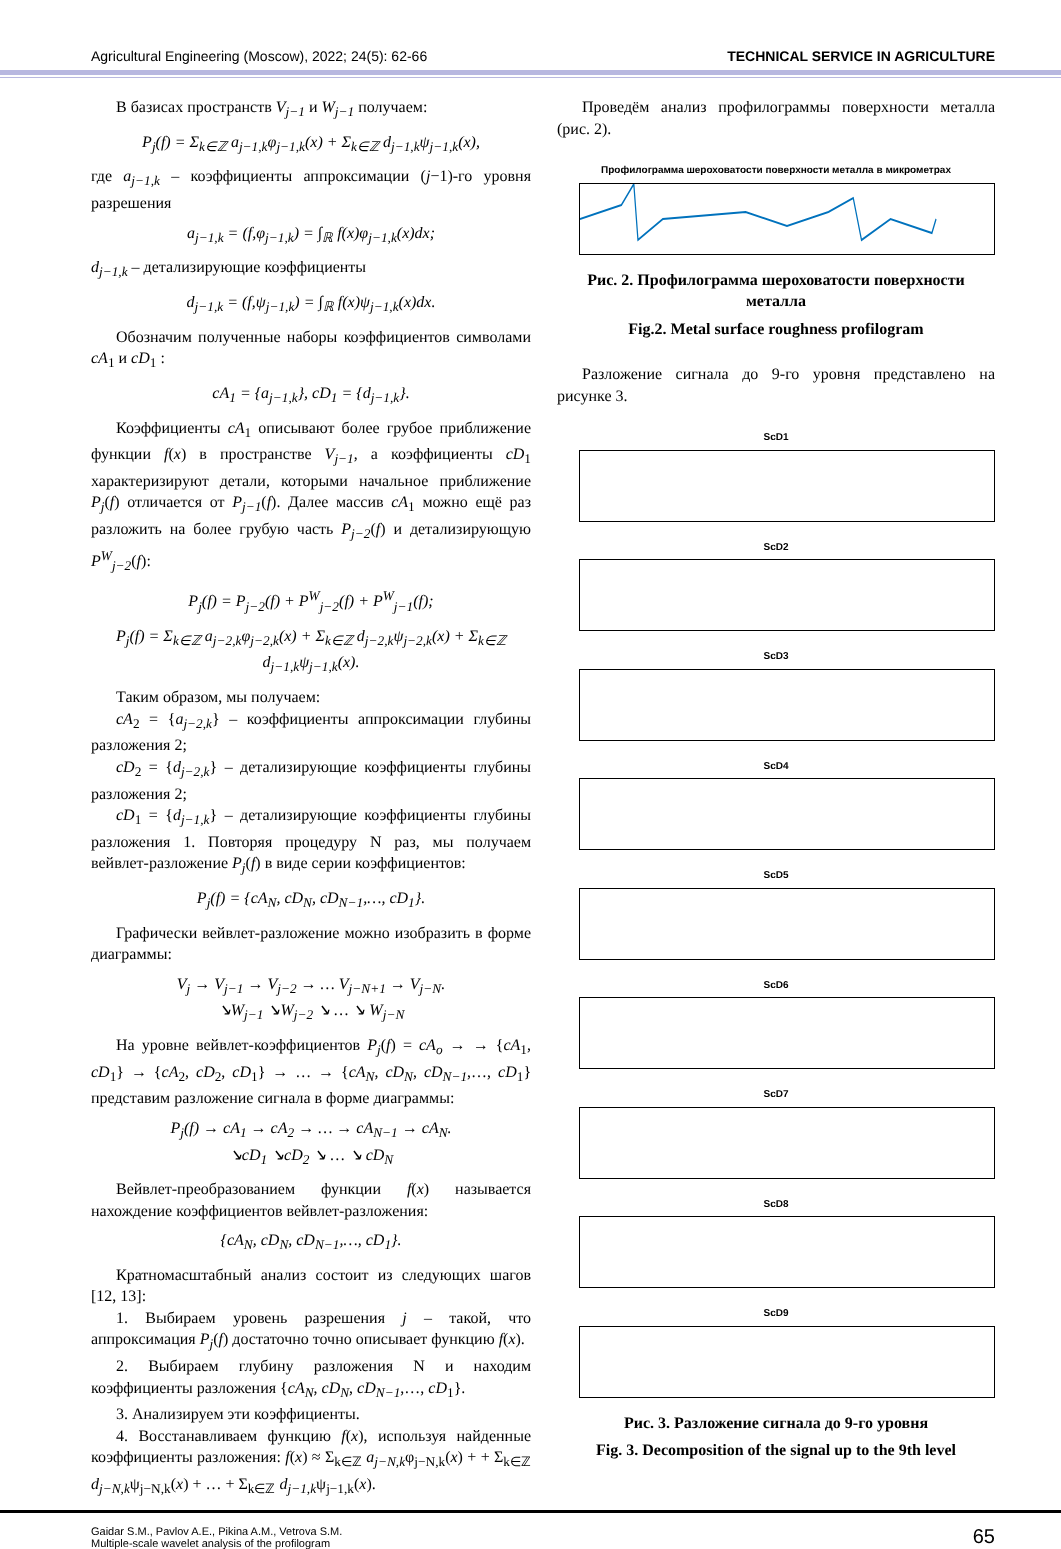Agricultural Engineering (Moscow), 2022; 24(5): 62-66 TECHNICAL SERVICE IN AGRICULTURE
В базисах пространств V<sub>j−1</sub> и W<sub>j−1</sub> получаем:
P<sub>j</sub>(f) = Σ<sub>k∈ℤ</sub> a<sub>j−1,k</sub>φ<sub>j−1,k</sub>(x) + Σ<sub>k∈ℤ</sub> d<sub>j−1,k</sub>ψ<sub>j−1,k</sub>(x),
где a<sub>j−1,k</sub> – коэффициенты аппроксимации (j−1)-го уровня разрешения
a<sub>j−1,k</sub> = (f,φ<sub>j−1,k</sub>) = ∫<sub>ℝ</sub> f(x)φ<sub>j−1,k</sub>(x)dx;
d<sub>j−1,k</sub> – детализирующие коэффициенты
d<sub>j−1,k</sub> = (f,ψ<sub>j−1,k</sub>) = ∫<sub>ℝ</sub> f(x)ψ<sub>j−1,k</sub>(x)dx.
Обозначим полученные наборы коэффициентов символами cA<sub>1</sub> и cD<sub>1</sub> :
cA<sub>1</sub> = {a<sub>j−1,k</sub>}, cD<sub>1</sub> = {d<sub>j−1,k</sub>}.
Коэффициенты cA<sub>1</sub> описывают более грубое приближение функции f(x) в пространстве V<sub>j−1</sub>, а коэффициенты cD<sub>1</sub> характеризируют детали, которыми начальное приближение P<sub>j</sub>(f) отличается от P<sub>j−1</sub>(f). Далее массив cA<sub>1</sub> можно ещё раз разложить на более грубую часть P<sub>j−2</sub>(f) и детализирующую P<sup>W</sup><sub>j−2</sub>(f):
P<sub>j</sub>(f) = P<sub>j−2</sub>(f) + P<sup>W</sup><sub>j−2</sub>(f) + P<sup>W</sup><sub>j−1</sub>(f);
P<sub>j</sub>(f) = Σ<sub>k∈ℤ</sub> a<sub>j−2,k</sub>φ<sub>j−2,k</sub>(x) + Σ<sub>k∈ℤ</sub> d<sub>j−2,k</sub>ψ<sub>j−2,k</sub>(x) + Σ<sub>k∈ℤ</sub> d<sub>j−1,k</sub>ψ<sub>j−1,k</sub>(x).
Таким образом, мы получаем:
cA<sub>2</sub> = {a<sub>j−2,k</sub>} – коэффициенты аппроксимации глубины разложения 2;
cD<sub>2</sub> = {d<sub>j−2,k</sub>} – детализирующие коэффициенты глубины разложения 2;
cD<sub>1</sub> = {d<sub>j−1,k</sub>} – детализирующие коэффициенты глубины разложения 1. Повторяя процедуру N раз, мы получаем вейвлет-разложение P<sub>j</sub>(f) в виде серии коэффициентов:
P<sub>j</sub>(f) = {cA<sub>N</sub>, cD<sub>N</sub>, cD<sub>N−1</sub>,…, cD<sub>1</sub>}.
Графически вейвлет-разложение можно изобразить в форме диаграммы:
V<sub>j</sub> → V<sub>j−1</sub> → V<sub>j−2</sub> → … V<sub>j−N+1</sub> → V<sub>j−N</sub>.
↘W<sub>j−1</sub> ↘W<sub>j−2</sub> ↘ … ↘ W<sub>j−N</sub>
На уровне вейвлет-коэффициентов P<sub>j</sub>(f) = cA<sub>o</sub> → → {cA<sub>1</sub>, cD<sub>1</sub>} → {cA<sub>2</sub>, cD<sub>2</sub>, cD<sub>1</sub>} → … → {cA<sub>N</sub>, cD<sub>N</sub>, cD<sub>N−1</sub>,…, cD<sub>1</sub>} представим разложение сигнала в форме диаграммы:
P<sub>j</sub>(f) → cA<sub>1</sub> → cA<sub>2</sub> → … → cA<sub>N−1</sub> → cA<sub>N</sub>.
↘cD<sub>1</sub> ↘cD<sub>2</sub> ↘ … ↘ cD<sub>N</sub>
Вейвлет-преобразованием функции f(x) называется нахождение коэффициентов вейвлет-разложения:
{cA<sub>N</sub>, cD<sub>N</sub>, cD<sub>N−1</sub>,…, cD<sub>1</sub>}.
Кратномасштабный анализ состоит из следующих шагов [12, 13]:
1. Выбираем уровень разрешения j – такой, что аппроксимация P<sub>j</sub>(f) достаточно точно описывает функцию f(x).
2. Выбираем глубину разложения N и находим коэффициенты разложения {cA<sub>N</sub>, cD<sub>N</sub>, cD<sub>N−1</sub>,…, cD<sub>1</sub>}.
3. Анализируем эти коэффициенты.
4. Восстанавливаем функцию f(x), используя найденные коэффициенты разложения: f(x) ≈ Σ<sub>k∈ℤ</sub> a<sub>j−N,k</sub>φ<sub>j−N,k</sub>(x) + + Σ<sub>k∈ℤ</sub> d<sub>j−N,k</sub>ψ<sub>j−N,k</sub>(x) + … + Σ<sub>k∈ℤ</sub> d<sub>j−1,k</sub>ψ<sub>j−1,k</sub>(x).
Проведём анализ профилограммы поверхности металла (рис. 2).
Профилограмма шероховатости поверхности металла в микрометрах
Рис. 2. Профилограмма шероховатости поверхности металла
Fig.2. Metal surface roughness profilogram
Разложение сигнала до 9-го уровня представлено на рисунке 3.
ScD1
ScD2
ScD3
ScD4
ScD5
ScD6
ScD7
ScD8
ScD9
Рис. 3. Разложение сигнала до 9-го уровня
Fig. 3. Decomposition of the signal up to the 9th level
Gaidar S.M., Pavlov A.E., Pikina A.M., Vetrova S.M.
Multiple-scale wavelet analysis of the profilogram
65